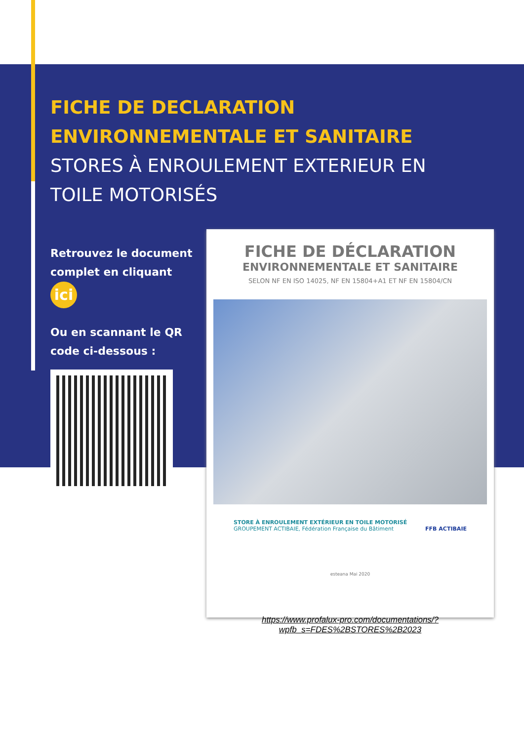FICHE DE DECLARATION
ENVIRONNEMENTALE ET SANITAIRE
STORES À ENROULEMENT EXTERIEUR EN
TOILE MOTORISÉS
Retrouvez le document complet en cliquant ici
Ou en scannant le QR code ci-dessous :
FICHE DE DÉCLARATION
ENVIRONNEMENTALE ET SANITAIRE
SELON NF EN ISO 14025, NF EN 15804+A1 ET NF EN 15804/CN
STORE À ENROULEMENT EXTÉRIEUR EN TOILE MOTORISÉ
GROUPEMENT ACTIBAIE, Fédération Française du Bâtiment FFB ACTIBAIE
esteana Mai 2020
https://www.profalux-pro.com/documentations/?
wpfb_s=FDES%2BSTORES%2B2023